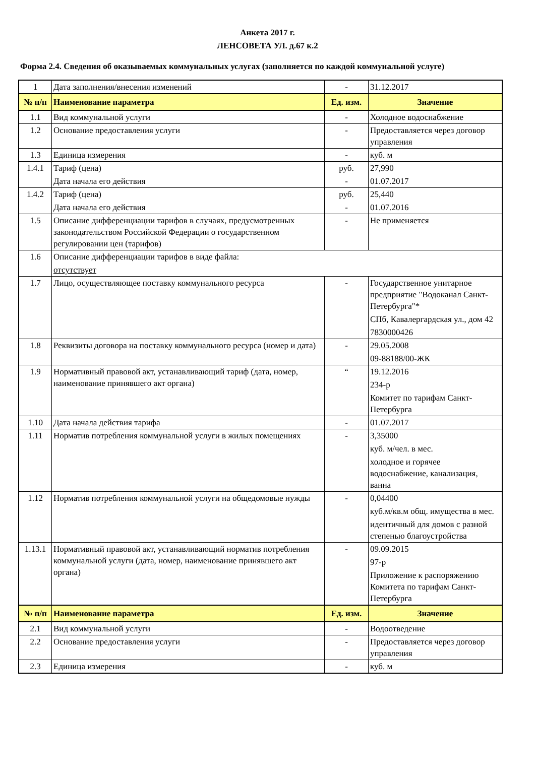Анкета 2017 г.
ЛЕНСОВЕТА УЛ. д.67 к.2
Форма 2.4. Сведения об оказываемых коммунальных услугах (заполняется по каждой коммунальной услуге)
| 1 | Дата заполнения/внесения изменений | - | 31.12.2017 |
| № п/п | Наименование параметра | Ед. изм. | Значение |
| 1.1 | Вид коммунальной услуги | - | Холодное водоснабжение |
| 1.2 | Основание предоставления услуги | - | Предоставляется через договор управления |
| 1.3 | Единица измерения | - | куб. м |
| 1.4.1 | Тариф (цена) Дата начала его действия | руб. - | 27,990 01.07.2017 |
| 1.4.2 | Тариф (цена) Дата начала его действия | руб. - | 25,440 01.07.2016 |
| 1.5 | Описание дифференциации тарифов в случаях, предусмотренных законодательством Российской Федерации о государственном регулировании цен (тарифов) | - | Не применяется |
| 1.6 | Описание дифференциации тарифов в виде файла: отсутствует | | |
| 1.7 | Лицо, осуществляющее поставку коммунального ресурса | - | Государственное унитарное предприятие "Водоканал Санкт-Петербурга"* СПб, Кавалергардская ул., дом 42 7830000426 |
| 1.8 | Реквизиты договора на поставку коммунального ресурса (номер и дата) | - | 29.05.2008 09-88188/00-ЖК |
| 1.9 | Нормативный правовой акт, устанавливающий тариф (дата, номер, наименование принявшего акт органа) | “ | 19.12.2016 234-р Комитет по тарифам Санкт-Петербурга |
| 1.10 | Дата начала действия тарифа | - | 01.07.2017 |
| 1.11 | Норматив потребления коммунальной услуги в жилых помещениях | - | 3,35000 куб. м/чел. в мес. холодное и горячее водоснабжение, канализация, ванна |
| 1.12 | Норматив потребления коммунальной услуги на общедомовые нужды | - | 0,04400 куб.м/кв.м общ. имущества в мес. идентичный для домов с разной степенью благоустройства |
| 1.13.1 | Нормативный правовой акт, устанавливающий норматив потребления коммунальной услуги (дата, номер, наименование принявшего акт органа) | - | 09.09.2015 97-р Приложение к распоряжению Комитета по тарифам Санкт-Петербурга |
| № п/п | Наименование параметра | Ед. изм. | Значение |
| 2.1 | Вид коммунальной услуги | - | Водоотведение |
| 2.2 | Основание предоставления услуги | - | Предоставляется через договор управления |
| 2.3 | Единица измерения | - | куб. м |